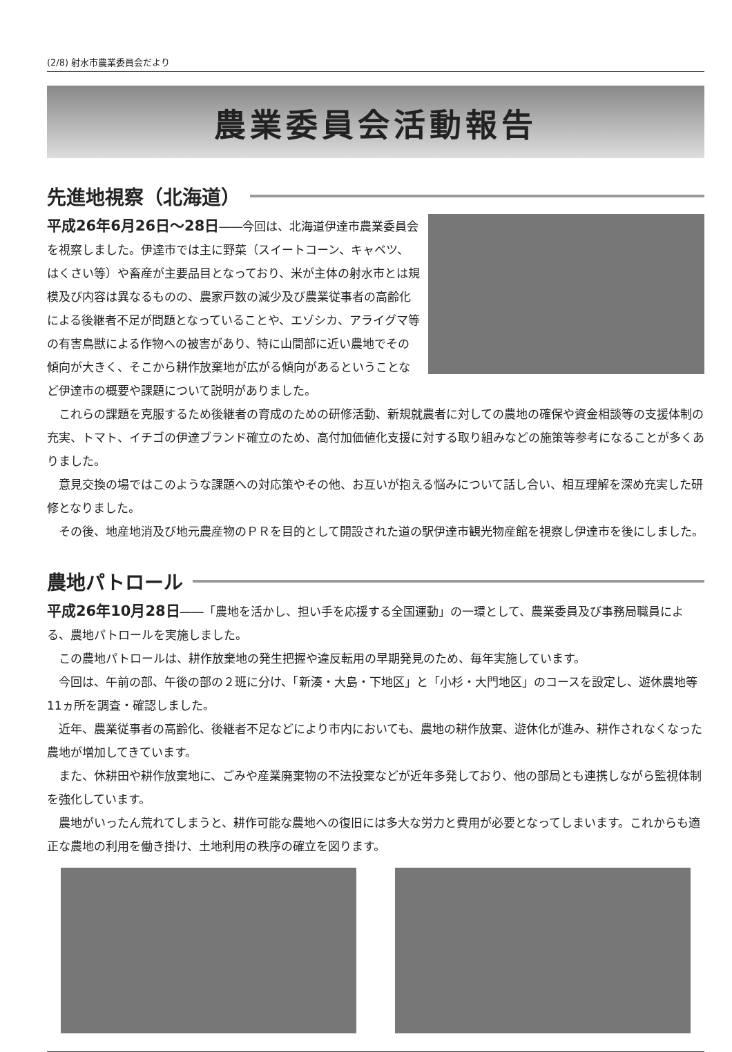(2/8) 射水市農業委員会だより
農業委員会活動報告
先進地視察（北海道）
平成26年6月26日～28日――今回は、北海道伊達市農業委員会を視察しました。伊達市では主に野菜（スイートコーン、キャベツ、はくさい等）や畜産が主要品目となっており、米が主体の射水市とは規模及び内容は異なるものの、農家戸数の減少及び農業従事者の高齢化による後継者不足が問題となっていることや、エゾシカ、アライグマ等の有害鳥獣による作物への被害があり、特に山間部に近い農地でその傾向が大きく、そこから耕作放棄地が広がる傾向があるということなど伊達市の概要や課題について説明がありました。
これらの課題を克服するため後継者の育成のための研修活動、新規就農者に対しての農地の確保や資金相談等の支援体制の充実、トマト、イチゴの伊達ブランド確立のため、高付加価値化支援に対する取り組みなどの施策等参考になることが多くありました。
意見交換の場ではこのような課題への対応策やその他、お互いが抱える悩みについて話し合い、相互理解を深め充実した研修となりました。
その後、地産地消及び地元農産物のＰＲを目的として開設された道の駅伊達市観光物産館を視察し伊達市を後にしました。
農地パトロール
平成26年10月28日――「農地を活かし、担い手を応援する全国運動」の一環として、農業委員及び事務局職員による、農地パトロールを実施しました。
この農地パトロールは、耕作放棄地の発生把握や違反転用の早期発見のため、毎年実施しています。
今回は、午前の部、午後の部の２班に分け、「新湊・大島・下地区」と「小杉・大門地区」のコースを設定し、遊休農地等11ヵ所を調査・確認しました。
近年、農業従事者の高齢化、後継者不足などにより市内においても、農地の耕作放棄、遊休化が進み、耕作されなくなった農地が増加してきています。
また、休耕田や耕作放棄地に、ごみや産業廃棄物の不法投棄などが近年多発しており、他の部局とも連携しながら監視体制を強化しています。
農地がいったん荒れてしまうと、耕作可能な農地への復旧には多大な労力と費用が必要となってしまいます。これからも適正な農地の利用を働き掛け、土地利用の秩序の確立を図ります。